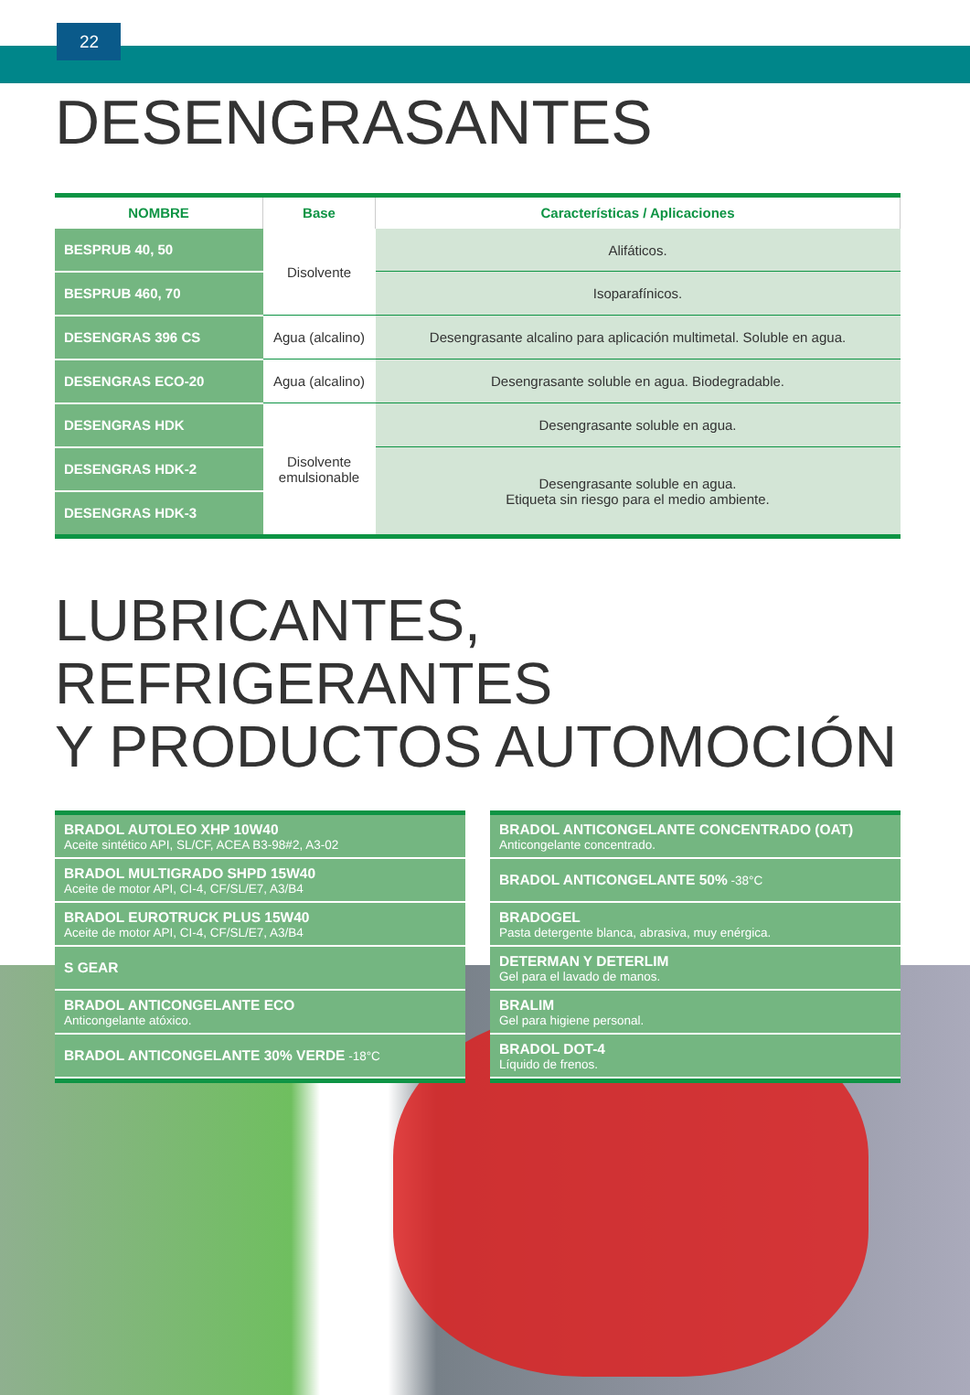22
DESENGRASANTES
| NOMBRE | Base | Características / Aplicaciones |
| --- | --- | --- |
| BESPRUB 40, 50 | Disolvente | Alifáticos. |
| BESPRUB 460, 70 | | Isoparafínicos. |
| DESENGRAS 396 CS | Agua (alcalino) | Desengrasante alcalino para aplicación multimetal. Soluble en agua. |
| DESENGRAS ECO-20 | Agua (alcalino) | Desengrasante soluble en agua. Biodegradable. |
| DESENGRAS HDK | Disolvente emulsionable | Desengrasante soluble en agua. |
| DESENGRAS HDK-2 | | Desengrasante soluble en agua. Etiqueta sin riesgo para el medio ambiente. |
| DESENGRAS HDK-3 | | |
LUBRICANTES, REFRIGERANTES
Y PRODUCTOS AUTOMOCIÓN
BRADOL AUTOLEO XHP 10W40
Aceite sintético API, SL/CF, ACEA B3-98#2, A3-02
BRADOL MULTIGRADO SHPD 15W40
Aceite de motor API, CI-4, CF/SL/E7, A3/B4
BRADOL EUROTRUCK PLUS 15W40
Aceite de motor API, CI-4, CF/SL/E7, A3/B4
S GEAR
BRADOL ANTICONGELANTE ECO
Anticongelante atóxico.
BRADOL ANTICONGELANTE 30% VERDE -18°C
BRADOL ANTICONGELANTE CONCENTRADO (OAT)
Anticongelante concentrado.
BRADOL ANTICONGELANTE 50% -38°C
BRADOGEL
Pasta detergente blanca, abrasiva, muy enérgica.
DETERMAN Y DETERLIM
Gel para el lavado de manos.
BRALIM
Gel para higiene personal.
BRADOL DOT-4
Líquido de frenos.